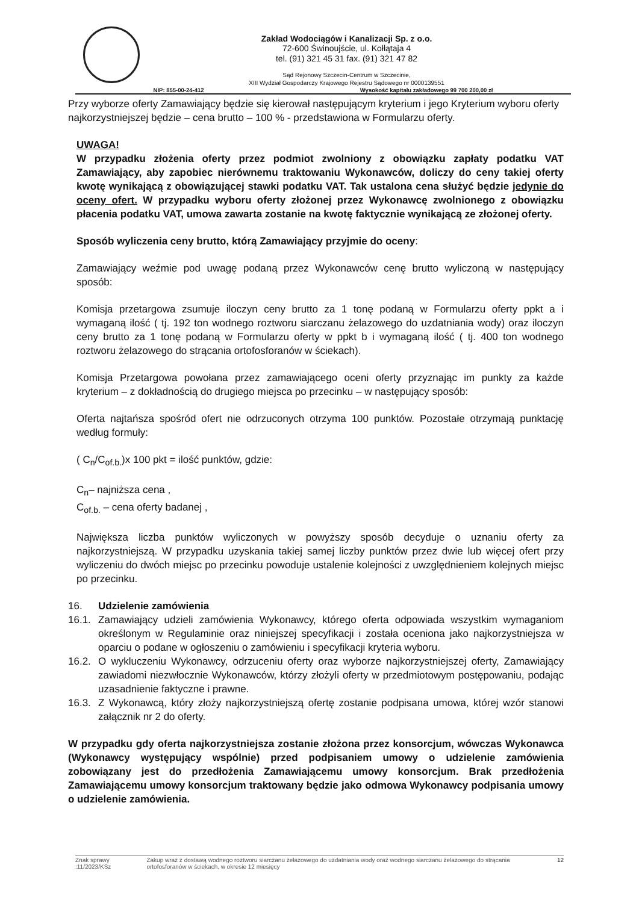Zakład Wodociągów i Kanalizacji Sp. z o.o.
72-600 Świnoujście, ul. Kołłątaja 4
tel. (91) 321 45 31 fax. (91) 321 47 82
Sąd Rejonowy Szczecin-Centrum w Szczecinie,
XIII Wydział Gospodarczy Krajowego Rejestru Sądowego nr 0000139551
NIP: 855-00-24-412 Wysokość kapitału zakładowego 99 700 200,00 zł
Przy wyborze oferty Zamawiający będzie się kierował następującym kryterium i jego Kryterium wyboru oferty najkorzystniejszej będzie – cena brutto – 100 % - przedstawiona w Formularzu oferty.
UWAGA!
W przypadku złożenia oferty przez podmiot zwolniony z obowiązku zapłaty podatku VAT Zamawiający, aby zapobiec nierównemu traktowaniu Wykonawców, doliczy do ceny takiej oferty kwotę wynikającą z obowiązującej stawki podatku VAT. Tak ustalona cena służyć będzie jedynie do oceny ofert. W przypadku wyboru oferty złożonej przez Wykonawcę zwolnionego z obowiązku płacenia podatku VAT, umowa zawarta zostanie na kwotę faktycznie wynikającą ze złożonej oferty.
Sposób wyliczenia ceny brutto, którą Zamawiający przyjmie do oceny:
Zamawiający weźmie pod uwagę podaną przez Wykonawców cenę brutto wyliczoną w następujący sposób:
Komisja przetargowa zsumuje iloczyn ceny brutto za 1 tonę podaną w Formularzu oferty ppkt a i wymaganą ilość ( tj. 192 ton wodnego roztworu siarczanu żelazowego do uzdatniania wody) oraz iloczyn ceny brutto za 1 tonę podaną w Formularzu oferty w ppkt b i wymaganą ilość ( tj. 400 ton wodnego roztworu żelazowego do strącania ortofosforanów w ściekach).
Komisja Przetargowa powołana przez zamawiającego oceni oferty przyznając im punkty za każde kryterium – z dokładnością do drugiego miejsca po przecinku – w następujący sposób:
Oferta najtańsza spośród ofert nie odrzuconych otrzyma 100 punktów. Pozostałe otrzymają punktację według formuły:
( C<sub>n</sub>/C<sub>of.b.</sub>)x 100 pkt = ilość punktów, gdzie:
C<sub>n</sub>– najniższa cena ,
C<sub>of.b.</sub> – cena oferty badanej ,
Największa liczba punktów wyliczonych w powyższy sposób decyduje o uznaniu oferty za najkorzystniejszą. W przypadku uzyskania takiej samej liczby punktów przez dwie lub więcej ofert przy wyliczeniu do dwóch miejsc po przecinku powoduje ustalenie kolejności z uwzględnieniem kolejnych miejsc po przecinku.
16. Udzielenie zamówienia
16.1. Zamawiający udzieli zamówienia Wykonawcy, którego oferta odpowiada wszystkim wymaganiom określonym w Regulaminie oraz niniejszej specyfikacji i została oceniona jako najkorzystniejsza w oparciu o podane w ogłoszeniu o zamówieniu i specyfikacji kryteria wyboru.
16.2. O wykluczeniu Wykonawcy, odrzuceniu oferty oraz wyborze najkorzystniejszej oferty, Zamawiający zawiadomi niezwłocznie Wykonawców, którzy złożyli oferty w przedmiotowym postępowaniu, podając uzasadnienie faktyczne i prawne.
16.3. Z Wykonawcą, który złoży najkorzystniejszą ofertę zostanie podpisana umowa, której wzór stanowi załącznik nr 2 do oferty.
W przypadku gdy oferta najkorzystniejsza zostanie złożona przez konsorcjum, wówczas Wykonawca (Wykonawcy występujący wspólnie) przed podpisaniem umowy o udzielenie zamówienia zobowiązany jest do przedłożenia Zamawiającemu umowy konsorcjum. Brak przedłożenia Zamawiającemu umowy konsorcjum traktowany będzie jako odmowa Wykonawcy podpisania umowy o udzielenie zamówienia.
Znak sprawy :11/2023/KSz Zakup wraz z dostawą wodnego roztworu siarczanu żelazowego do uzdatniania wody oraz wodnego siarczanu żelazowego do strącania ortofosforanów w ściekach, w okresie 12 miesięcy 12